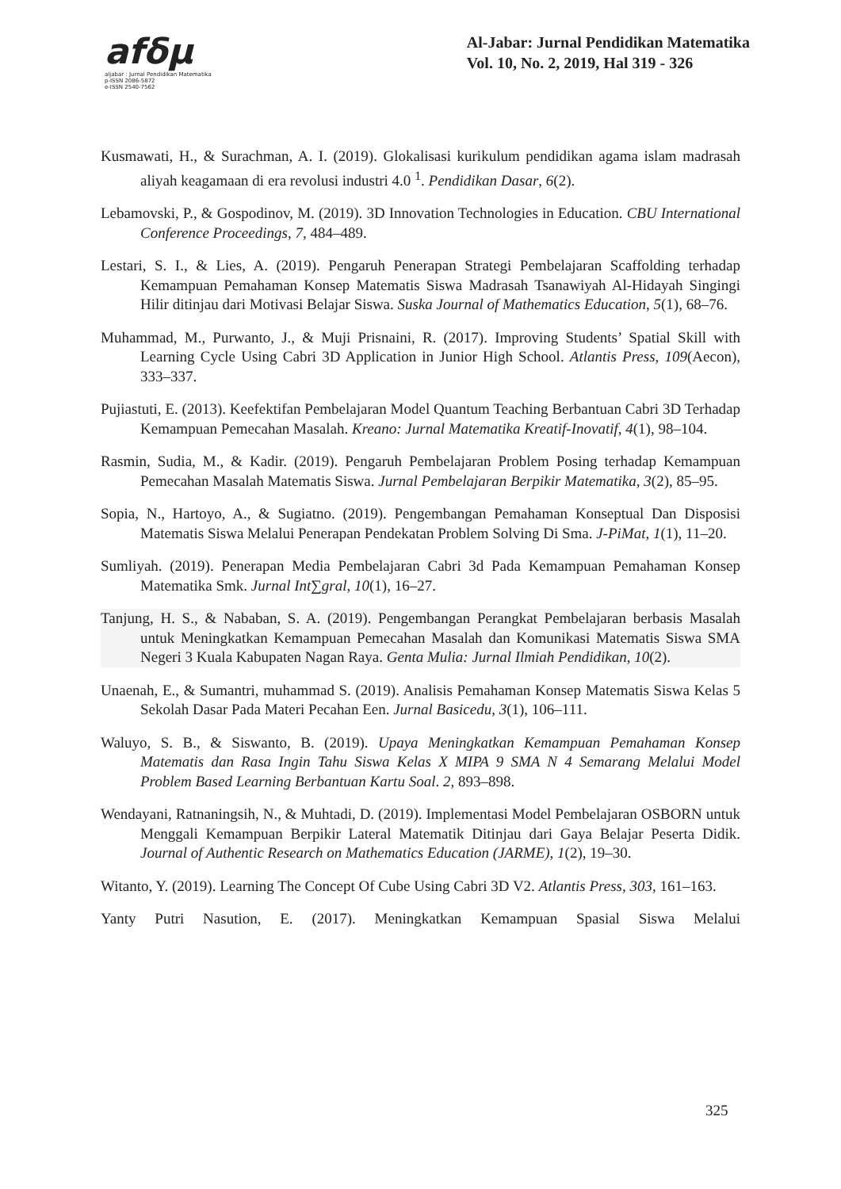afδμ
aljabar : Jurnal Pendidikan Matematika
p-ISSN 2086-5872
e-ISSN 2540-7562
Al-Jabar: Jurnal Pendidikan Matematika
Vol. 10, No. 2, 2019, Hal 319 - 326
Kusmawati, H., & Surachman, A. I. (2019). Glokalisasi kurikulum pendidikan agama islam madrasah aliyah keagamaan di era revolusi industri 4.0 <sup>1</sup>. Pendidikan Dasar, 6(2).
Lebamovski, P., & Gospodinov, M. (2019). 3D Innovation Technologies in Education. CBU International Conference Proceedings, 7, 484–489.
Lestari, S. I., & Lies, A. (2019). Pengaruh Penerapan Strategi Pembelajaran Scaffolding terhadap Kemampuan Pemahaman Konsep Matematis Siswa Madrasah Tsanawiyah Al-Hidayah Singingi Hilir ditinjau dari Motivasi Belajar Siswa. Suska Journal of Mathematics Education, 5(1), 68–76.
Muhammad, M., Purwanto, J., & Muji Prisnaini, R. (2017). Improving Students’ Spatial Skill with Learning Cycle Using Cabri 3D Application in Junior High School. Atlantis Press, 109(Aecon), 333–337.
Pujiastuti, E. (2013). Keefektifan Pembelajaran Model Quantum Teaching Berbantuan Cabri 3D Terhadap Kemampuan Pemecahan Masalah. Kreano: Jurnal Matematika Kreatif-Inovatif, 4(1), 98–104.
Rasmin, Sudia, M., & Kadir. (2019). Pengaruh Pembelajaran Problem Posing terhadap Kemampuan Pemecahan Masalah Matematis Siswa. Jurnal Pembelajaran Berpikir Matematika, 3(2), 85–95.
Sopia, N., Hartoyo, A., & Sugiatno. (2019). Pengembangan Pemahaman Konseptual Dan Disposisi Matematis Siswa Melalui Penerapan Pendekatan Problem Solving Di Sma. J-PiMat, 1(1), 11–20.
Sumliyah. (2019). Penerapan Media Pembelajaran Cabri 3d Pada Kemampuan Pemahaman Konsep Matematika Smk. Jurnal Int∑gral, 10(1), 16–27.
Tanjung, H. S., & Nababan, S. A. (2019). Pengembangan Perangkat Pembelajaran berbasis Masalah untuk Meningkatkan Kemampuan Pemecahan Masalah dan Komunikasi Matematis Siswa SMA Negeri 3 Kuala Kabupaten Nagan Raya. Genta Mulia: Jurnal Ilmiah Pendidikan, 10(2).
Unaenah, E., & Sumantri, muhammad S. (2019). Analisis Pemahaman Konsep Matematis Siswa Kelas 5 Sekolah Dasar Pada Materi Pecahan Een. Jurnal Basicedu, 3(1), 106–111.
Waluyo, S. B., & Siswanto, B. (2019). Upaya Meningkatkan Kemampuan Pemahaman Konsep Matematis dan Rasa Ingin Tahu Siswa Kelas X MIPA 9 SMA N 4 Semarang Melalui Model Problem Based Learning Berbantuan Kartu Soal. 2, 893–898.
Wendayani, Ratnaningsih, N., & Muhtadi, D. (2019). Implementasi Model Pembelajaran OSBORN untuk Menggali Kemampuan Berpikir Lateral Matematik Ditinjau dari Gaya Belajar Peserta Didik. Journal of Authentic Research on Mathematics Education (JARME), 1(2), 19–30.
Witanto, Y. (2019). Learning The Concept Of Cube Using Cabri 3D V2. Atlantis Press, 303, 161–163.
Yanty Putri Nasution, E. (2017). Meningkatkan Kemampuan Spasial Siswa Melalui
325